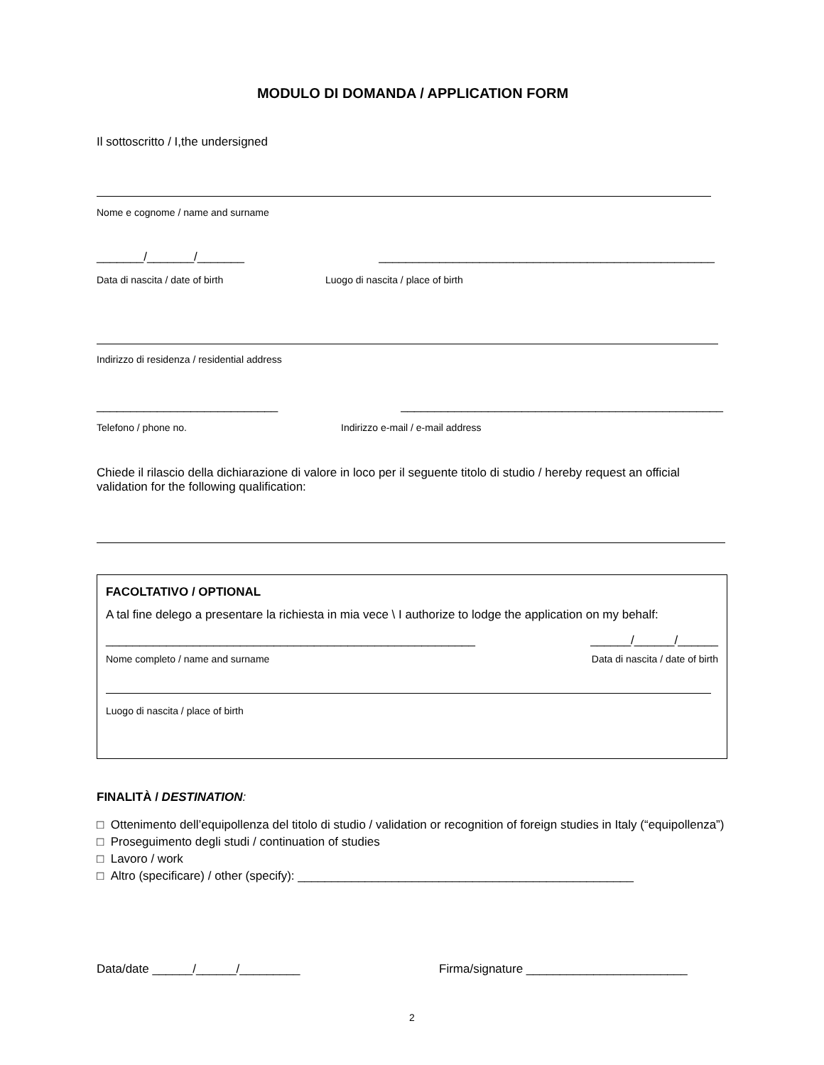MODULO DI DOMANDA / APPLICATION FORM
Il sottoscritto / I,the undersigned
Nome e cognome / name and surname
_______/_______/_______ __________________________________________________
Data di nascita / date of birth Luogo di nascita / place of birth
Indirizzo di residenza / residential address
___________________________ ________________________________________________
Telefono / phone no. Indirizzo e-mail / e-mail address
Chiede il rilascio della dichiarazione di valore in loco per il seguente titolo di studio / hereby request an official validation for the following qualification:
FACOLTATIVO / OPTIONAL
A tal fine delego a presentare la richiesta in mia vece \ I authorize to lodge the application on my behalf:
_______________________________________________________ ______/______/______
Nome completo / name and surname Data di nascita / date of birth
Luogo di nascita / place of birth
FINALITÀ / DESTINATION:
□ Ottenimento dell’equipollenza del titolo di studio / validation or recognition of foreign studies in Italy (“equipollenza”)
□ Proseguimento degli studi / continuation of studies
□ Lavoro / work
□ Altro (specificare) / other (specify): __________________________________________________
Data/date ______/______/_________ Firma/signature ________________________
2